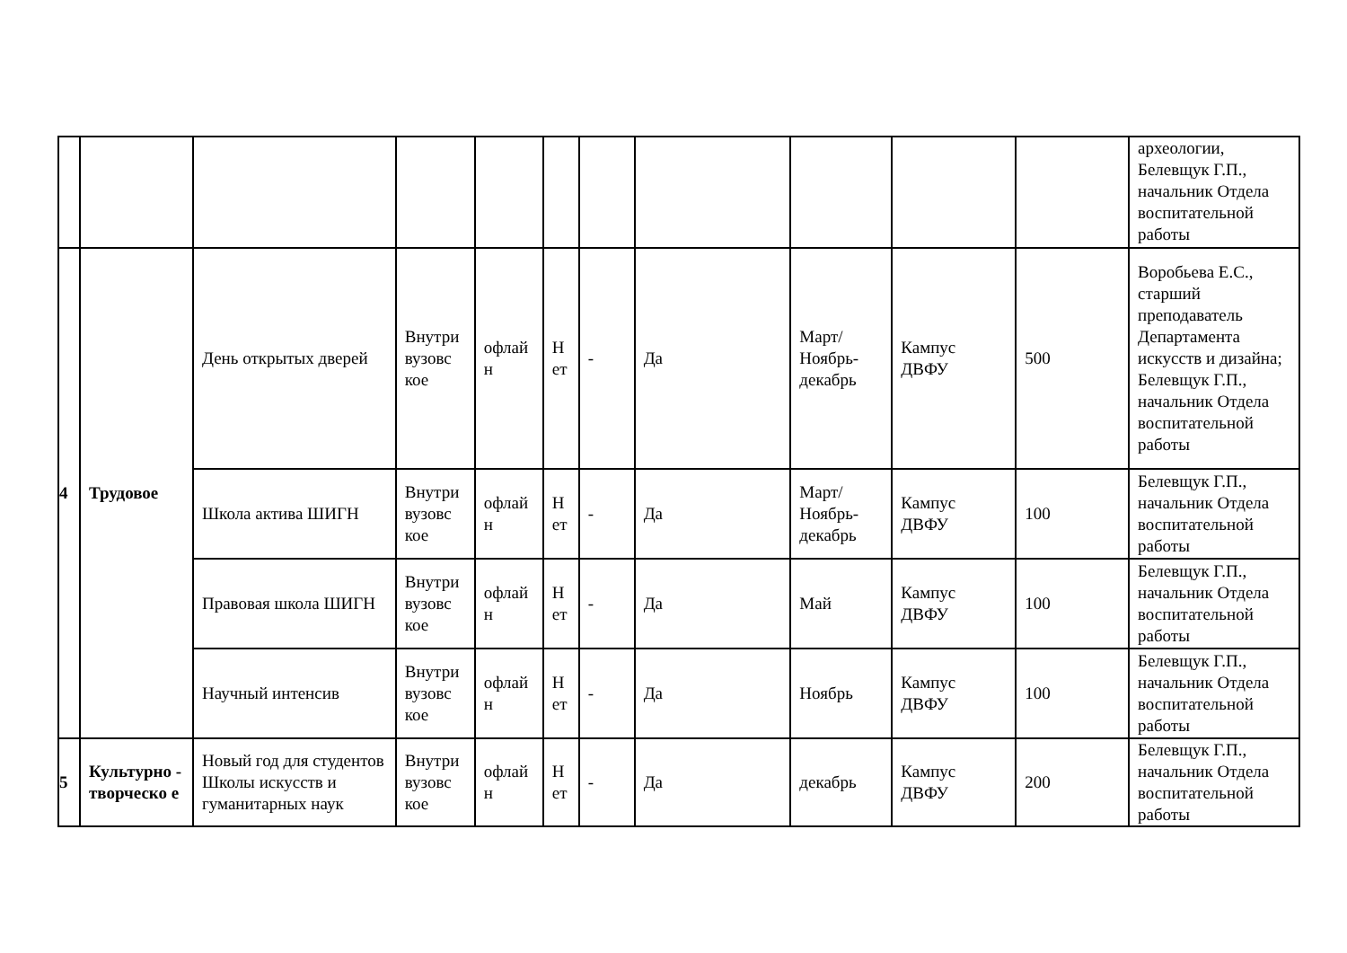| | | | | | | | | | | | археологии, Белевщук Г.П., начальник Отдела воспитательной работы |
| 4 | Трудовое | День открытых дверей | Внутри вузовс кое | офлай н | Н ет | - | Да | Март/ Ноябрь-декабрь | Кампус ДВФУ | 500 | Воробьева Е.С., старший преподаватель Департамента искусств и дизайна; Белевщук Г.П., начальник Отдела воспитательной работы |
| | | Школа актива ШИГН | Внутри вузовс кое | офлай н | Н ет | - | Да | Март/ Ноябрь-декабрь | Кампус ДВФУ | 100 | Белевщук Г.П., начальник Отдела воспитательной работы |
| | | Правовая школа ШИГН | Внутри вузовс кое | офлай н | Н ет | - | Да | Май | Кампус ДВФУ | 100 | Белевщук Г.П., начальник Отдела воспитательной работы |
| | | Научный интенсив | Внутри вузовс кое | офлай н | Н ет | - | Да | Ноябрь | Кампус ДВФУ | 100 | Белевщук Г.П., начальник Отдела воспитательной работы |
| 5 | Культурно - творческо е | Новый год для студентов Школы искусств и гуманитарных наук | Внутри вузовс кое | офлай н | Н ет | - | Да | декабрь | Кампус ДВФУ | 200 | Белевщук Г.П., начальник Отдела воспитательной работы |